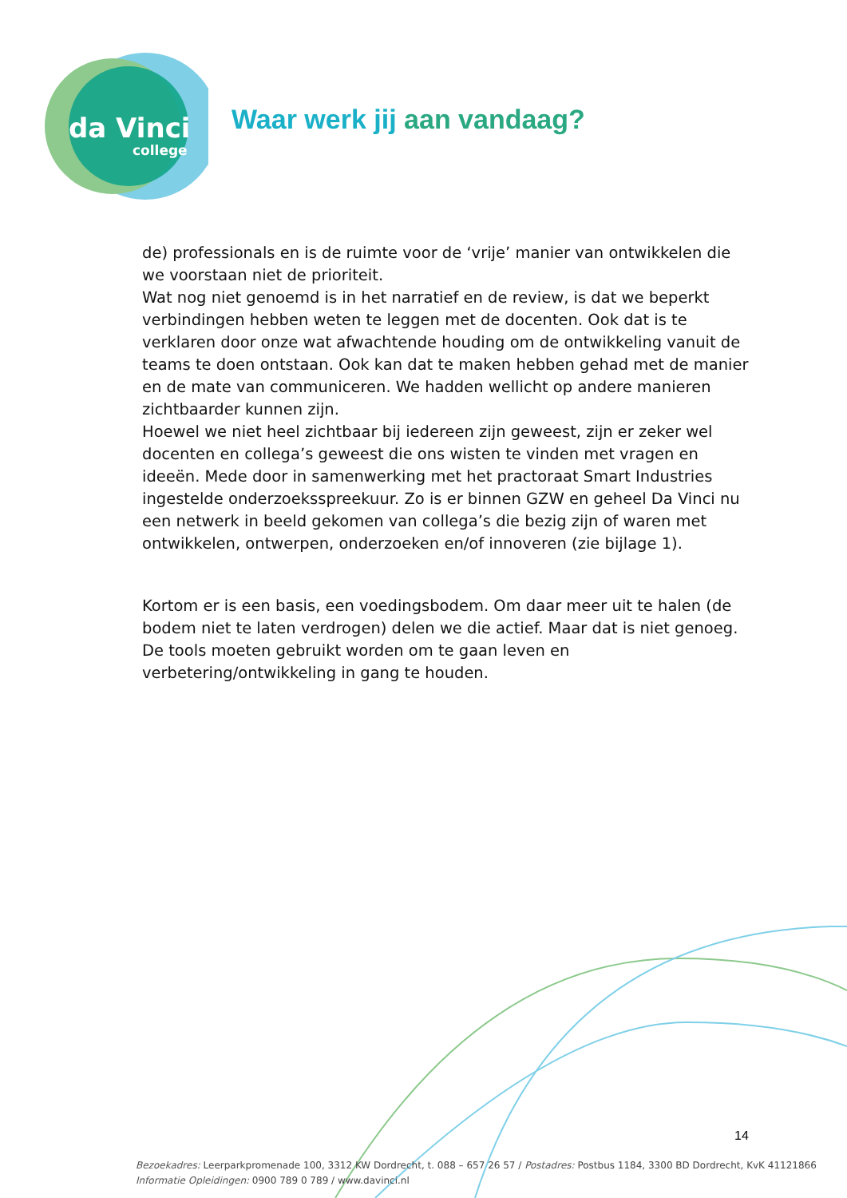da Vinci
college
Waar werk jij aan vandaag?
de) professionals en is de ruimte voor de ‘vrije’ manier van ontwikkelen die we voorstaan niet de prioriteit.
Wat nog niet genoemd is in het narratief en de review, is dat we beperkt verbindingen hebben weten te leggen met de docenten. Ook dat is te verklaren door onze wat afwachtende houding om de ontwikkeling vanuit de teams te doen ontstaan. Ook kan dat te maken hebben gehad met de manier en de mate van communiceren. We hadden wellicht op andere manieren zichtbaarder kunnen zijn.
Hoewel we niet heel zichtbaar bij iedereen zijn geweest, zijn er zeker wel docenten en collega’s geweest die ons wisten te vinden met vragen en ideeën. Mede door in samenwerking met het practoraat Smart Industries ingestelde onderzoeksspreekuur. Zo is er binnen GZW en geheel Da Vinci nu een netwerk in beeld gekomen van collega’s die bezig zijn of waren met ontwikkelen, ontwerpen, onderzoeken en/of innoveren (zie bijlage 1).
Kortom er is een basis, een voedingsbodem. Om daar meer uit te halen (de bodem niet te laten verdrogen) delen we die actief. Maar dat is niet genoeg. De tools moeten gebruikt worden om te gaan leven en verbetering/ontwikkeling in gang te houden.
14
Bezoekadres: Leerparkpromenade 100, 3312 KW Dordrecht, t. 088 – 657 26 57 / Postadres: Postbus 1184, 3300 BD Dordrecht, KvK 41121866
Informatie Opleidingen: 0900 789 0 789 / www.davinci.nl